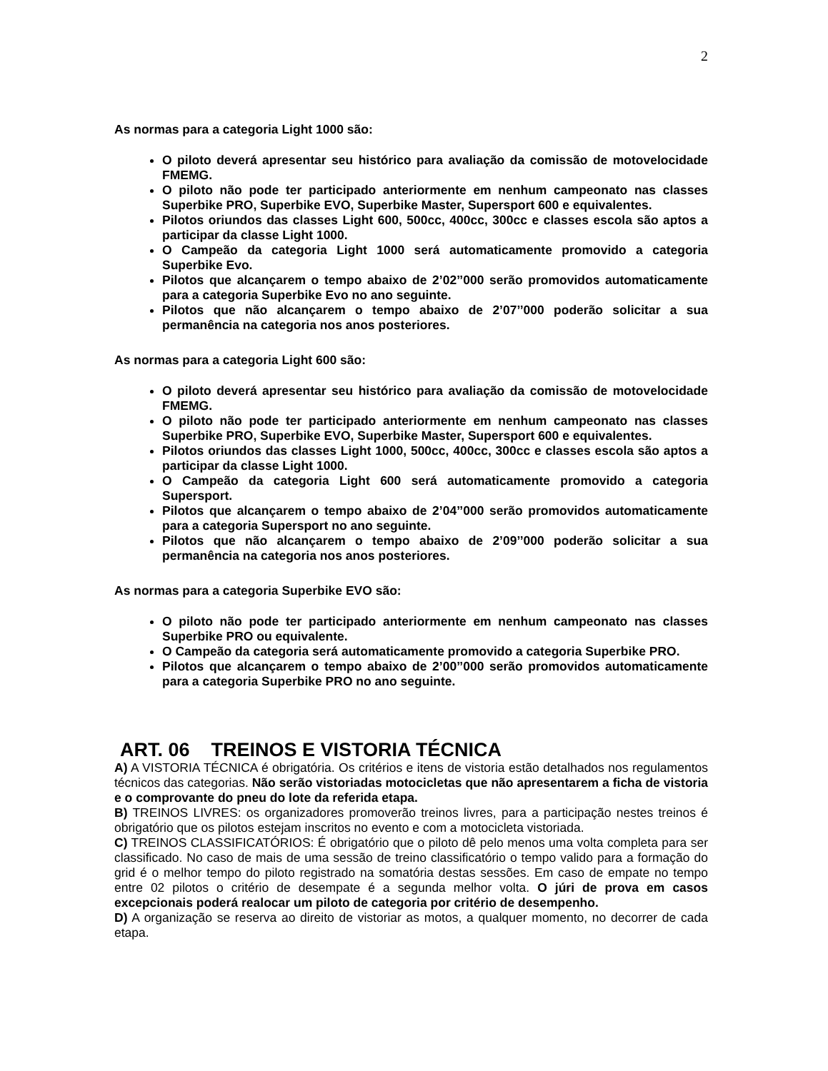2
As normas para a categoria Light 1000 são:
O piloto deverá apresentar seu histórico para avaliação da comissão de motovelocidade FMEMG.
O piloto não pode ter participado anteriormente em nenhum campeonato nas classes Superbike PRO, Superbike EVO, Superbike Master, Supersport 600 e equivalentes.
Pilotos oriundos das classes Light 600, 500cc, 400cc, 300cc e classes escola são aptos a participar da classe Light 1000.
O Campeão da categoria Light 1000 será automaticamente promovido a categoria Superbike Evo.
Pilotos que alcançarem o tempo abaixo de 2’02’’000 serão promovidos automaticamente para a categoria Superbike Evo no ano seguinte.
Pilotos que não alcançarem o tempo abaixo de 2’07’’000 poderão solicitar a sua permanência na categoria nos anos posteriores.
As normas para a categoria Light 600 são:
O piloto deverá apresentar seu histórico para avaliação da comissão de motovelocidade FMEMG.
O piloto não pode ter participado anteriormente em nenhum campeonato nas classes Superbike PRO, Superbike EVO, Superbike Master, Supersport 600 e equivalentes.
Pilotos oriundos das classes Light 1000, 500cc, 400cc, 300cc e classes escola são aptos a participar da classe Light 1000.
O Campeão da categoria Light 600 será automaticamente promovido a categoria Supersport.
Pilotos que alcançarem o tempo abaixo de 2’04’’000 serão promovidos automaticamente para a categoria Supersport no ano seguinte.
Pilotos que não alcançarem o tempo abaixo de 2’09’’000 poderão solicitar a sua permanência na categoria nos anos posteriores.
As normas para a categoria Superbike EVO são:
O piloto não pode ter participado anteriormente em nenhum campeonato nas classes Superbike PRO ou equivalente.
O Campeão da categoria será automaticamente promovido a categoria Superbike PRO.
Pilotos que alcançarem o tempo abaixo de 2’00’’000 serão promovidos automaticamente para a categoria Superbike PRO no ano seguinte.
ART. 06 TREINOS E VISTORIA TÉCNICA
A) A VISTORIA TÉCNICA é obrigatória. Os critérios e itens de vistoria estão detalhados nos regulamentos técnicos das categorias. Não serão vistoriadas motocicletas que não apresentarem a ficha de vistoria e o comprovante do pneu do lote da referida etapa.
B) TREINOS LIVRES: os organizadores promoverão treinos livres, para a participação nestes treinos é obrigatório que os pilotos estejam inscritos no evento e com a motocicleta vistoriada.
C) TREINOS CLASSIFICATÓRIOS: É obrigatório que o piloto dê pelo menos uma volta completa para ser classificado. No caso de mais de uma sessão de treino classificatório o tempo valido para a formação do grid é o melhor tempo do piloto registrado na somatória destas sessões. Em caso de empate no tempo entre 02 pilotos o critério de desempate é a segunda melhor volta. O júri de prova em casos excepcionais poderá realocar um piloto de categoria por critério de desempenho.
D) A organização se reserva ao direito de vistoriar as motos, a qualquer momento, no decorrer de cada etapa.